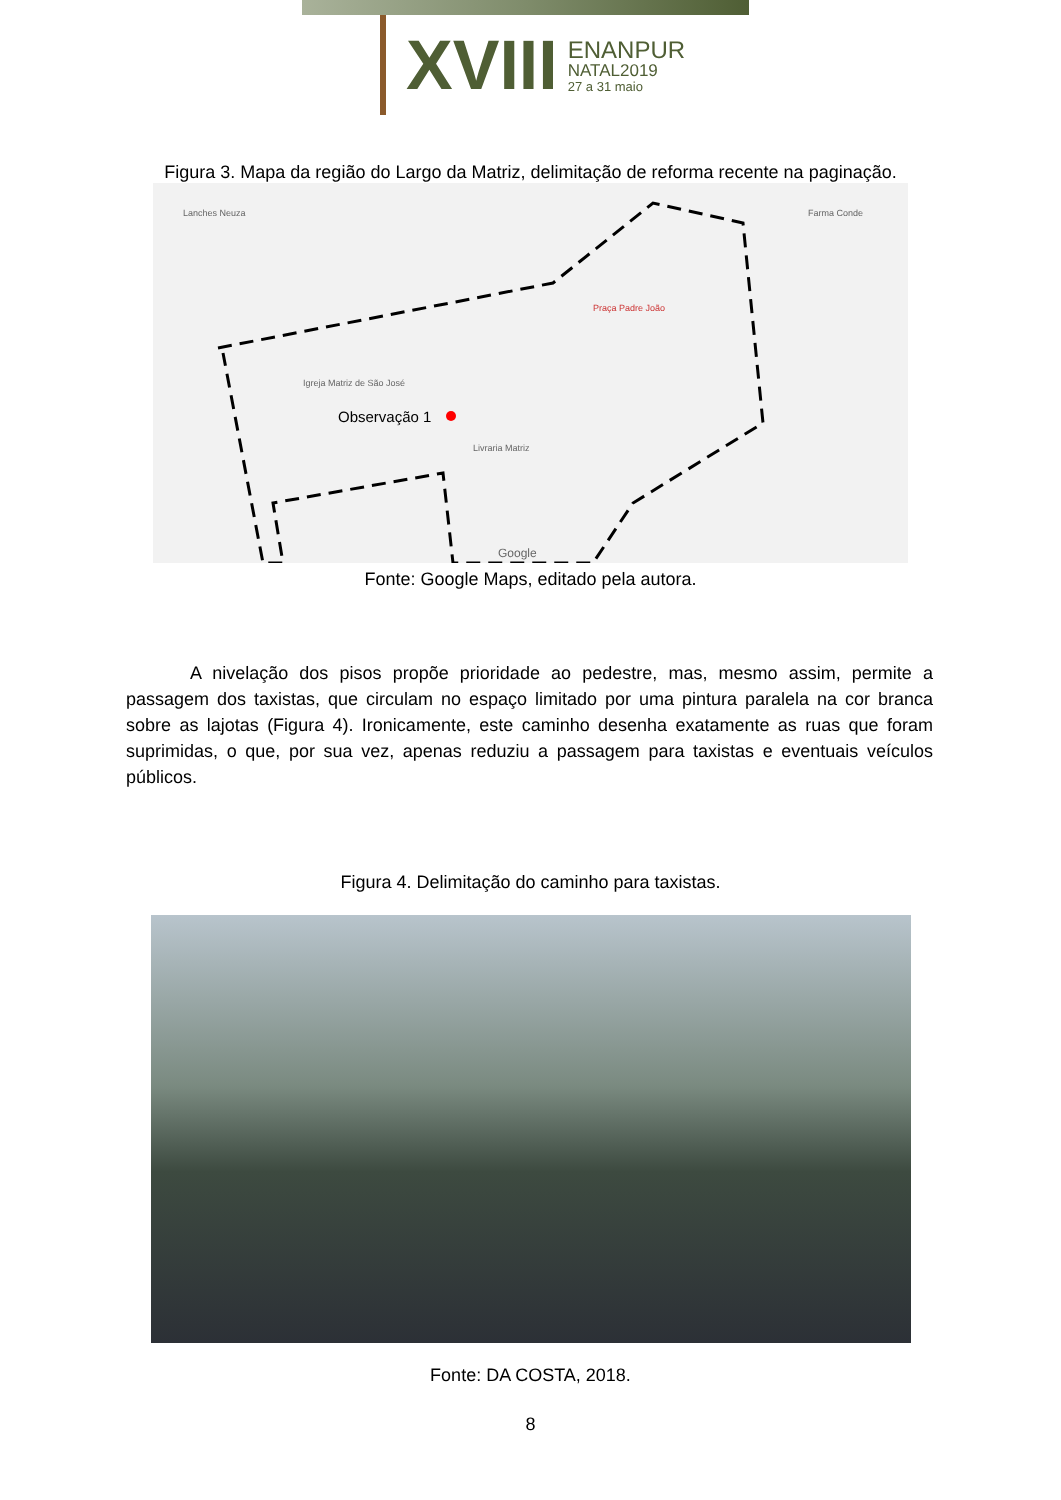XVIII
ENANPUR
NATAL2019
27 a 31 maio
Figura 3. Mapa da região do Largo da Matriz, delimitação de reforma recente na paginação.
Observação 1
Praça Padre João
Igreja Matriz de São José
Lanches Neuza
Livraria Matriz
Farma Conde
Google
Fonte: Google Maps, editado pela autora.
A nivelação dos pisos propõe prioridade ao pedestre, mas, mesmo assim, permite a passagem dos taxistas, que circulam no espaço limitado por uma pintura paralela na cor branca sobre as lajotas (Figura 4). Ironicamente, este caminho desenha exatamente as ruas que foram suprimidas, o que, por sua vez, apenas reduziu a passagem para taxistas e eventuais veículos públicos.
Figura 4. Delimitação do caminho para taxistas.
Fonte: DA COSTA, 2018.
8